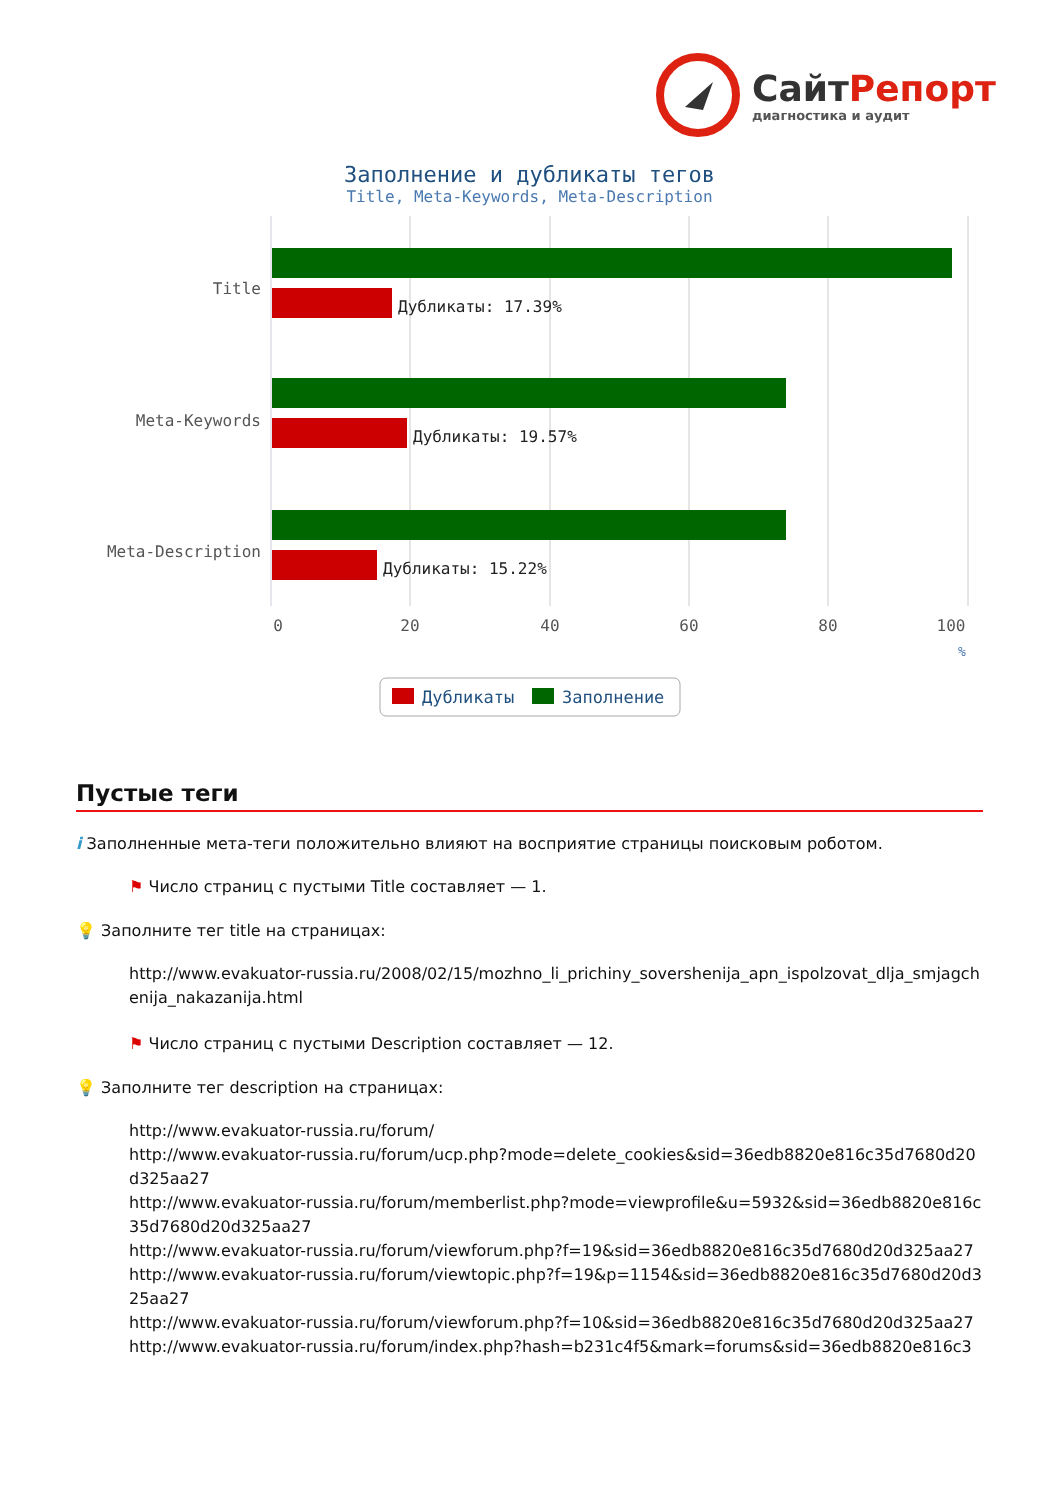СайтРепорт
диагностика и аудит
Заполнение и дубликаты тегов
Title, Meta-Keywords, Meta-Description
Title
Meta-Keywords
Meta-Description
Дубликаты: 17.39%
Дубликаты: 19.57%
Дубликаты: 15.22%
0
20
40
60
80
100
%
Дубликаты
Заполнение
Пустые теги
i Заполненные мета-теги положительно влияют на восприятие страницы поисковым роботом.
⚑ Число страниц с пустыми Title составляет — 1.
💡 Заполните тег title на страницах:
http://www.evakuator-russia.ru/2008/02/15/mozhno_li_prichiny_sovershenija_apn_ispolzovat_dlja_smjagchenija_nakazanija.html
⚑ Число страниц с пустыми Description составляет — 12.
💡 Заполните тег description на страницах:
http://www.evakuator-russia.ru/forum/
http://www.evakuator-russia.ru/forum/ucp.php?mode=delete_cookies&sid=36edb8820e816c35d7680d20d325aa27
http://www.evakuator-russia.ru/forum/memberlist.php?mode=viewprofile&u=5932&sid=36edb8820e816c35d7680d20d325aa27
http://www.evakuator-russia.ru/forum/viewforum.php?f=19&sid=36edb8820e816c35d7680d20d325aa27
http://www.evakuator-russia.ru/forum/viewtopic.php?f=19&p=1154&sid=36edb8820e816c35d7680d20d325aa27
http://www.evakuator-russia.ru/forum/viewforum.php?f=10&sid=36edb8820e816c35d7680d20d325aa27
http://www.evakuator-russia.ru/forum/index.php?hash=b231c4f5&mark=forums&sid=36edb8820e816c3